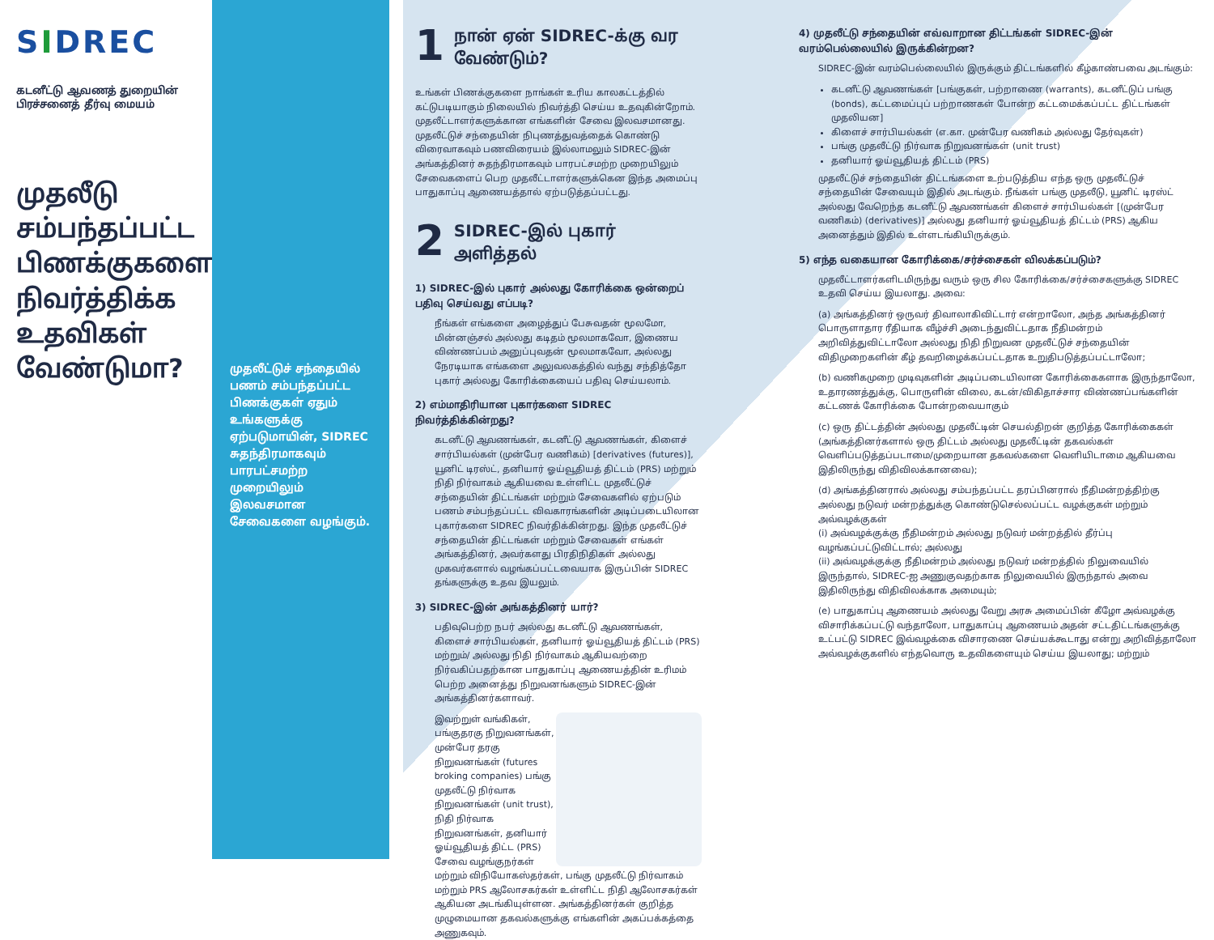SIDREC
கடனீட்டு ஆவணத் துறையின் பிரச்சனைத் தீர்வு மையம்
முதலீடு சம்பந்தப்பட்ட பிணக்குகளை நிவர்த்திக்க உதவிகள் வேண்டுமா?
முதலீட்டுச் சந்தையில் பணம் சம்பந்தப்பட்ட பிணக்குகள் ஏதும் உங்களுக்கு ஏற்படுமாயின், SIDREC சுதந்திரமாகவும் பாரபட்சமற்ற முறையிலும் இலவசமான சேவைகளை வழங்கும்.
1
நான் ஏன் SIDREC-க்கு வர வேண்டும்?
உங்கள் பிணக்குகளை நாங்கள் உரிய காலகட்டத்தில் கட்டுபடியாகும் நிலையில் நிவர்த்தி செய்ய உதவுகின்றோம். முதலீட்டாளர்களுக்கான எங்களின் சேவை இலவசமானது. முதலீட்டுச் சந்தையின் நிபுணத்துவத்தைக் கொண்டு விரைவாகவும் பணவிரையம் இல்லாமலும் SIDREC-இன் அங்கத்தினர் சுதந்திரமாகவும் பாரபட்சமற்ற முறையிலும் சேவைகளைப் பெற முதலீட்டாளர்களுக்கென இந்த அமைப்பு பாதுகாப்பு ஆணையத்தால் ஏற்படுத்தப்பட்டது.
2
SIDREC-இல் புகார் அளித்தல்
1) SIDREC-இல் புகார் அல்லது கோரிக்கை ஒன்றைப் பதிவு செய்வது எப்படி?
நீங்கள் எங்களை அழைத்துப் பேசுவதன் மூலமோ, மின்னஞ்சல் அல்லது கடிதம் மூலமாகவோ, இணைய விண்ணப்பம் அனுப்புவதன் மூலமாகவோ, அல்லது நேரடியாக எங்களை அலுவலகத்தில் வந்து சந்தித்தோ புகார் அல்லது கோரிக்கையைப் பதிவு செய்யலாம்.
2) எம்மாதிரியான புகார்களை SIDREC நிவர்த்திக்கின்றது?
கடனீட்டு ஆவணங்கள், கடனீட்டு ஆவணங்கள், கிளைச் சார்பியல்கள் (முன்பேர வணிகம்) [derivatives (futures)], யூனிட் டிரஸ்ட், தனியார் ஓய்வூதியத் திட்டம் (PRS) மற்றும் நிதி நிர்வாகம் ஆகியவை உள்ளிட்ட முதலீட்டுச் சந்தையின் திட்டங்கள் மற்றும் சேவைகளில் ஏற்படும் பணம் சம்பந்தப்பட்ட விவகாரங்களின் அடிப்படையிலான புகார்களை SIDREC நிவர்திக்கின்றது. இந்த முதலீட்டுச் சந்தையின் திட்டங்கள் மற்றும் சேவைகள் எங்கள் அங்கத்தினர், அவர்களது பிரதிநிதிகள் அல்லது முகவர்களால் வழங்கப்பட்டவையாக இருப்பின் SIDREC தங்களுக்கு உதவ இயலும்.
3) SIDREC-இன் அங்கத்தினர் யார்?
பதிவுபெற்ற நபர் அல்லது கடனீட்டு ஆவணங்கள், கிளைச் சார்பியல்கள், தனியார் ஓய்வூதியத் திட்டம் (PRS) மற்றும்/ அல்லது நிதி நிர்வாகம் ஆகியவற்றை நிர்வகிப்பதற்கான பாதுகாப்பு ஆணையத்தின் உரிமம் பெற்ற அனைத்து நிறுவனங்களும் SIDREC-இன் அங்கத்தினர்களாவர்.
இவற்றுள் வங்கிகள், பங்குதரகு நிறுவனங்கள், முன்பேர தரகு நிறுவனங்கள் (futures broking companies) பங்கு முதலீட்டு நிர்வாக நிறுவனங்கள் (unit trust), நிதி நிர்வாக நிறுவனங்கள், தனியார் ஓய்வூதியத் திட்ட (PRS) சேவை வழங்குநர்கள் மற்றும் விநியோகஸ்தர்கள், பங்கு முதலீட்டு நிர்வாகம் மற்றும் PRS ஆலோசகர்கள் உள்ளிட்ட நிதி ஆலோசகர்கள் ஆகியன அடங்கியுள்ளன. அங்கத்தினர்கள் குறித்த முழுமையான தகவல்களுக்கு எங்களின் அகப்பக்கத்தை அணுகவும்.
4) முதலீட்டு சந்தையின் எவ்வாறான திட்டங்கள் SIDREC-இன் வரம்பெல்லையில் இருக்கின்றன?
SIDREC-இன் வரம்பெல்லையில் இருக்கும் திட்டங்களில் கீழ்காண்பவை அடங்கும்:
கடனீட்டு ஆவணங்கள் [பங்குகள், பற்றாணை (warrants), கடனீட்டுப் பங்கு (bonds), கட்டமைப்புப் பற்றாணகள் போன்ற கட்டமைக்கப்பட்ட திட்டங்கள் முதலியன]
கிளைச் சார்பியல்கள் (எ.கா. முன்பேர வணிகம் அல்லது தேர்வுகள்)
பங்கு முதலீட்டு நிர்வாக நிறுவனங்கள் (unit trust)
தனியார் ஓய்வூதியத் திட்டம் (PRS)
முதலீட்டுச் சந்தையின் திட்டங்களை உற்படுத்திய எந்த ஒரு முதலீட்டுச் சந்தையின் சேவையும் இதில் அடங்கும். நீங்கள் பங்கு முதலீடு, யூனிட் டிரஸ்ட் அல்லது வேறெந்த கடனீட்டு ஆவணங்கள் கிளைச் சார்பியல்கள் [(முன்பேர வணிகம்) (derivatives)] அல்லது தனியார் ஓய்வூதியத் திட்டம் (PRS) ஆகிய அனைத்தும் இதில் உள்ளடங்கியிருக்கும்.
5) எந்த வகையான கோரிக்கை/சர்ச்சைகள் விலக்கப்படும்?
முதலீட்டாளர்களிடமிருந்து வரும் ஒரு சில கோரிக்கை/சர்ச்சைகளுக்கு SIDREC உதவி செய்ய இயலாது. அவை:
(a) அங்கத்தினர் ஒருவர் திவாலாகிவிட்டார் என்றாலோ, அந்த அங்கத்தினர் பொருளாதார ரீதியாக வீழ்ச்சி அடைந்துவிட்டதாக நீதிமன்றம் அறிவித்துவிட்டாலோ அல்லது நிதி நிறுவன முதலீட்டுச் சந்தையின் விதிமுறைகளின் கீழ் தவறிழைக்கப்பட்டதாக உறுதிபடுத்தப்பட்டாலோ;
(b) வணிகமுறை முடிவுகளின் அடிப்படையிலான கோரிக்கைகளாக இருந்தாலோ, உதாரணத்துக்கு, பொருளின் விலை, கடன்/விகிதாச்சார விண்ணப்பங்களின் கட்டணக் கோரிக்கை போன்றவையாகும்
(c) ஒரு திட்டத்தின் அல்லது முதலீட்டின் செயல்திறன் குறித்த கோரிக்கைகள் (அங்கத்தினர்களால் ஒரு திட்டம் அல்லது முதலீட்டின் தகவல்கள் வெளிப்படுத்தப்படாமை/முறையான தகவல்களை வெளியிடாமை ஆகியவை இதிலிருந்து விதிவிலக்கானவை);
(d) அங்கத்தினரால் அல்லது சம்பந்தப்பட்ட தரப்பினரால் நீதிமன்றத்திற்கு அல்லது நடுவர் மன்றத்துக்கு கொண்டுசெல்லப்பட்ட வழக்குகள் மற்றும் அவ்வழக்குகள்
(i) அவ்வழக்குக்கு நீதிமன்றம் அல்லது நடுவர் மன்றத்தில் தீர்ப்பு வழங்கப்பட்டுவிட்டால்; அல்லது
(ii) அவ்வழக்குக்கு நீதிமன்றம் அல்லது நடுவர் மன்றத்தில் நிலுவையில் இருந்தால், SIDREC-ஐ அணுகுவதற்காக நிலுவையில் இருந்தால் அவை இதிலிருந்து விதிவிலக்காக அமையும்;
(e) பாதுகாப்பு ஆணையம் அல்லது வேறு அரசு அமைப்பின் கீழோ அவ்வழக்கு விசாரிக்கப்பட்டு வந்தாலோ, பாதுகாப்பு ஆணையம் அதன் சட்டதிட்டங்களுக்கு உட்பட்டு SIDREC இவ்வழக்கை விசாரணை செய்யக்கூடாது என்று அறிவித்தாலோ அவ்வழக்குகளில் எந்தவொரு உதவிகளையும் செய்ய இயலாது; மற்றும்